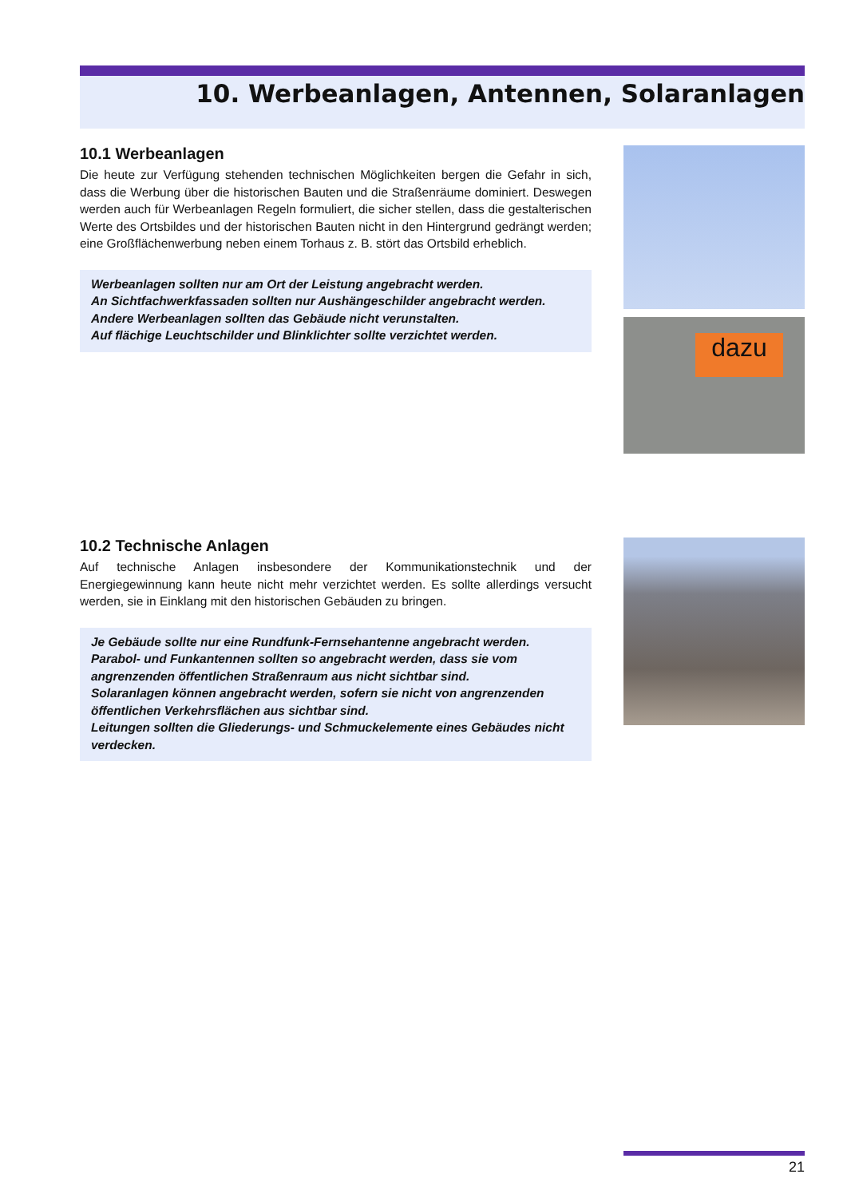10. Werbeanlagen, Antennen, Solaranlagen
10.1 Werbeanlagen
Die heute zur Verfügung stehenden technischen Möglichkeiten bergen die Gefahr in sich, dass die Werbung über die historischen Bauten und die Straßenräume dominiert. Deswegen werden auch für Werbeanlagen Regeln formuliert, die sicher stellen, dass die gestalterischen Werte des Ortsbildes und der historischen Bauten nicht in den Hintergrund gedrängt werden; eine Großflächenwerbung neben einem Torhaus z. B. stört das Ortsbild erheblich.
Werbeanlagen sollten nur am Ort der Leistung angebracht werden.
An Sichtfachwerkfassaden sollten nur Aushängeschilder angebracht werden.
Andere Werbeanlagen sollten das Gebäude nicht verunstalten.
Auf flächige Leuchtschilder und Blinklichter sollte verzichtet werden.
dazu
10.2 Technische Anlagen
Auf technische Anlagen insbesondere der Kommunikationstechnik und der Energiegewinnung kann heute nicht mehr verzichtet werden. Es sollte allerdings versucht werden, sie in Einklang mit den historischen Gebäuden zu bringen.
Je Gebäude sollte nur eine Rundfunk-Fernsehantenne angebracht werden.
Parabol- und Funkantennen sollten so angebracht werden, dass sie vom angrenzenden öffentlichen Straßenraum aus nicht sichtbar sind.
Solaranlagen können angebracht werden, sofern sie nicht von angrenzenden öffentlichen Verkehrsflächen aus sichtbar sind.
Leitungen sollten die Gliederungs- und Schmuckelemente eines Gebäudes nicht verdecken.
21